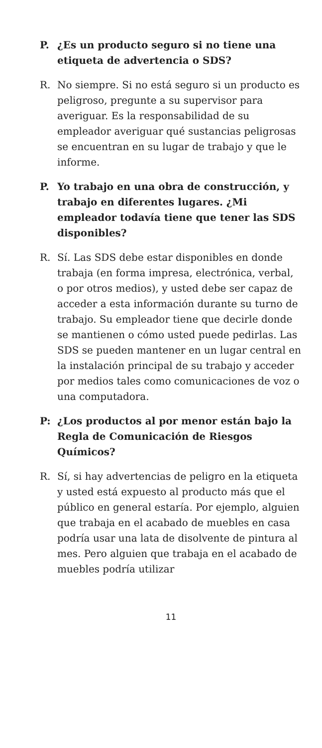P. ¿Es un producto seguro si no tiene una etiqueta de advertencia o SDS?
R. No siempre. Si no está seguro si un producto es peligroso, pregunte a su supervisor para averiguar. Es la responsabilidad de su empleador averiguar qué sustancias peligrosas se encuentran en su lugar de trabajo y que le informe.
P. Yo trabajo en una obra de construcción, y trabajo en diferentes lugares. ¿Mi empleador todavía tiene que tener las SDS disponibles?
R. Sí. Las SDS debe estar disponibles en donde trabaja (en forma impresa, electrónica, verbal, o por otros medios), y usted debe ser capaz de acceder a esta información durante su turno de trabajo. Su empleador tiene que decirle donde se mantienen o cómo usted puede pedirlas. Las SDS se pueden mantener en un lugar central en la instalación principal de su trabajo y acceder por medios tales como comunicaciones de voz o una computadora.
P: ¿Los productos al por menor están bajo la Regla de Comunicación de Riesgos Químicos?
R. Sí, si hay advertencias de peligro en la etiqueta y usted está expuesto al producto más que el público en general estaría. Por ejemplo, alguien que trabaja en el acabado de muebles en casa podría usar una lata de disolvente de pintura al mes. Pero alguien que trabaja en el acabado de muebles podría utilizar
11